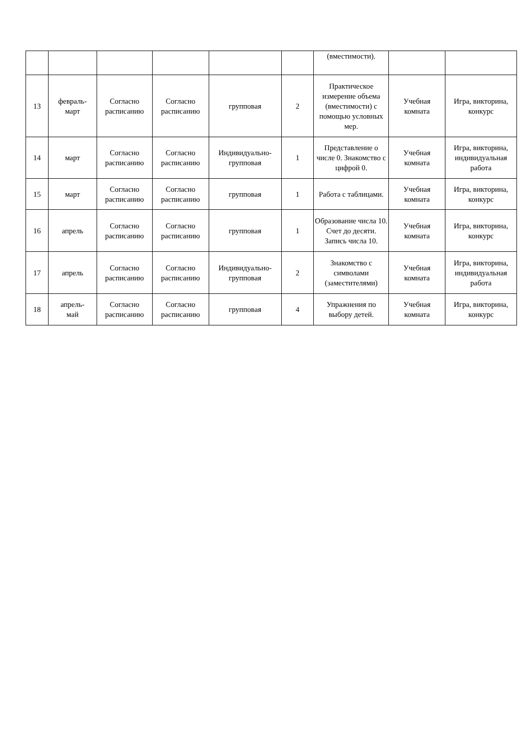| | | | | | | (вместимости). | | |
| 13 | февраль- март | Согласно расписанию | Согласно расписанию | групповая | 2 | Практическое измерение объема (вместимости) с помощью условных мер. | Учебная комната | Игра, викторина, конкурс |
| 14 | март | Согласно расписанию | Согласно расписанию | Индивидуально-групповая | 1 | Представление о числе 0. Знакомство с цифрой 0. | Учебная комната | Игра, викторина, индивидуальная работа |
| 15 | март | Согласно расписанию | Согласно расписанию | групповая | 1 | Работа с таблицами. | Учебная комната | Игра, викторина, конкурс |
| 16 | апрель | Согласно расписанию | Согласно расписанию | групповая | 1 | Образование числа 10. Счет до десяти. Запись числа 10. | Учебная комната | Игра, викторина, конкурс |
| 17 | апрель | Согласно расписанию | Согласно расписанию | Индивидуально-групповая | 2 | Знакомство с символами (заместителями) | Учебная комната | Игра, викторина, индивидуальная работа |
| 18 | апрель- май | Согласно расписанию | Согласно расписанию | групповая | 4 | Упражнения по выбору детей. | Учебная комната | Игра, викторина, конкурс |